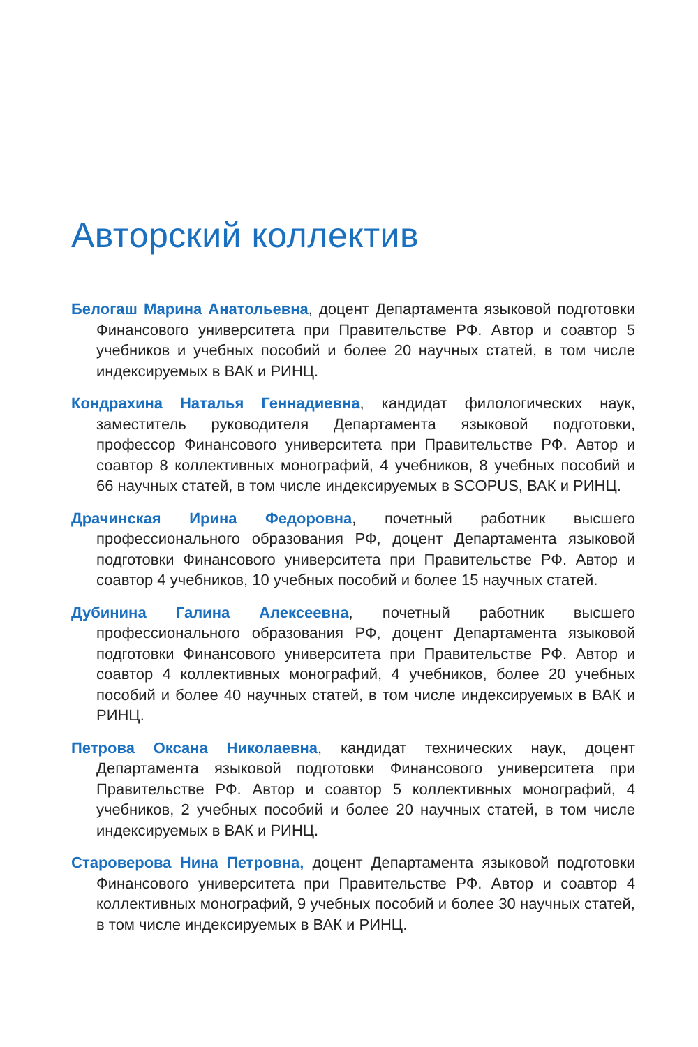Авторский коллектив
Белогаш Марина Анатольевна, доцент Департамента языковой подготовки Финансового университета при Правительстве РФ. Автор и соавтор 5 учебников и учебных пособий и более 20 научных статей, в том числе индексируемых в ВАК и РИНЦ.
Кондрахина Наталья Геннадиевна, кандидат филологических наук, заместитель руководителя Департамента языковой подготовки, профессор Финансового университета при Правительстве РФ. Автор и соавтор 8 коллективных монографий, 4 учебников, 8 учебных пособий и 66 научных статей, в том числе индексируемых в SCOPUS, ВАК и РИНЦ.
Драчинская Ирина Федоровна, почетный работник высшего профессионального образования РФ, доцент Департамента языковой подготовки Финансового университета при Правительстве РФ. Автор и соавтор 4 учебников, 10 учебных пособий и более 15 научных статей.
Дубинина Галина Алексеевна, почетный работник высшего профессионального образования РФ, доцент Департамента языковой подготовки Финансового университета при Правительстве РФ. Автор и соавтор 4 коллективных монографий, 4 учебников, более 20 учебных пособий и более 40 научных статей, в том числе индексируемых в ВАК и РИНЦ.
Петрова Оксана Николаевна, кандидат технических наук, доцент Департамента языковой подготовки Финансового университета при Правительстве РФ. Автор и соавтор 5 коллективных монографий, 4 учебников, 2 учебных пособий и более 20 научных статей, в том числе индексируемых в ВАК и РИНЦ.
Староверова Нина Петровна, доцент Департамента языковой подготовки Финансового университета при Правительстве РФ. Автор и соавтор 4 коллективных монографий, 9 учебных пособий и более 30 научных статей, в том числе индексируемых в ВАК и РИНЦ.